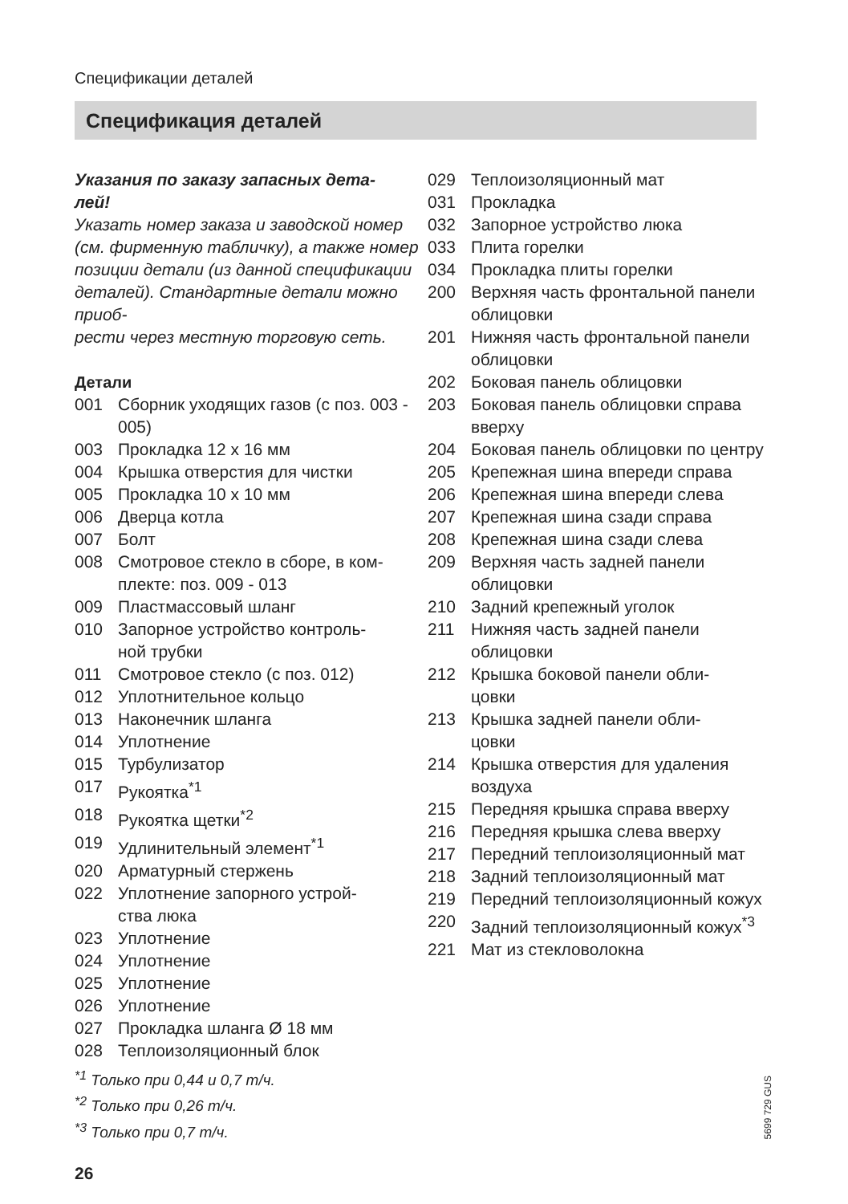Спецификации деталей
Спецификация деталей
Указания по заказу запасных дета-
лей!
Указать номер заказа и заводской номер (см. фирменную табличку), а также номер позиции детали (из данной спецификации деталей). Стандартные детали можно приоб-
рести через местную торговую сеть.
Детали
001 Сборник уходящих газов (с поз. 003 - 005)
003 Прокладка 12 x 16 мм
004 Крышка отверстия для чистки
005 Прокладка 10 x 10 мм
006 Дверца котла
007 Болт
008 Смотровое стекло в сборе, в ком-
плекте: поз. 009 - 013
009 Пластмассовый шланг
010 Запорное устройство контроль-
ной трубки
011 Смотровое стекло (с поз. 012)
012 Уплотнительное кольцо
013 Наконечник шланга
014 Уплотнение
015 Турбулизатор
017 Рукоятка<sup>*1</sup>
018 Рукоятка щетки<sup>*2</sup>
019 Удлинительный элемент<sup>*1</sup>
020 Арматурный стержень
022 Уплотнение запорного устрой-
ства люка
023 Уплотнение
024 Уплотнение
025 Уплотнение
026 Уплотнение
027 Прокладка шланга Ø 18 мм
028 Теплоизоляционный блок
<sup>*1</sup> Только при 0,44 и 0,7 т/ч.
<sup>*2</sup> Только при 0,26 т/ч.
<sup>*3</sup> Только при 0,7 т/ч.
029 Теплоизоляционный мат
031 Прокладка
032 Запорное устройство люка
033 Плита горелки
034 Прокладка плиты горелки
200 Верхняя часть фронтальной панели облицовки
201 Нижняя часть фронтальной панели облицовки
202 Боковая панель облицовки
203 Боковая панель облицовки справа вверху
204 Боковая панель облицовки по центру
205 Крепежная шина впереди справа
206 Крепежная шина впереди слева
207 Крепежная шина сзади справа
208 Крепежная шина сзади слева
209 Верхняя часть задней панели облицовки
210 Задний крепежный уголок
211 Нижняя часть задней панели облицовки
212 Крышка боковой панели обли-
цовки
213 Крышка задней панели обли-
цовки
214 Крышка отверстия для удаления воздуха
215 Передняя крышка справа вверху
216 Передняя крышка слева вверху
217 Передний теплоизоляционный мат
218 Задний теплоизоляционный мат
219 Передний теплоизоляционный кожух
220 Задний теплоизоляционный кожух<sup>*3</sup>
221 Мат из стекловолокна
5699 729 GUS
26